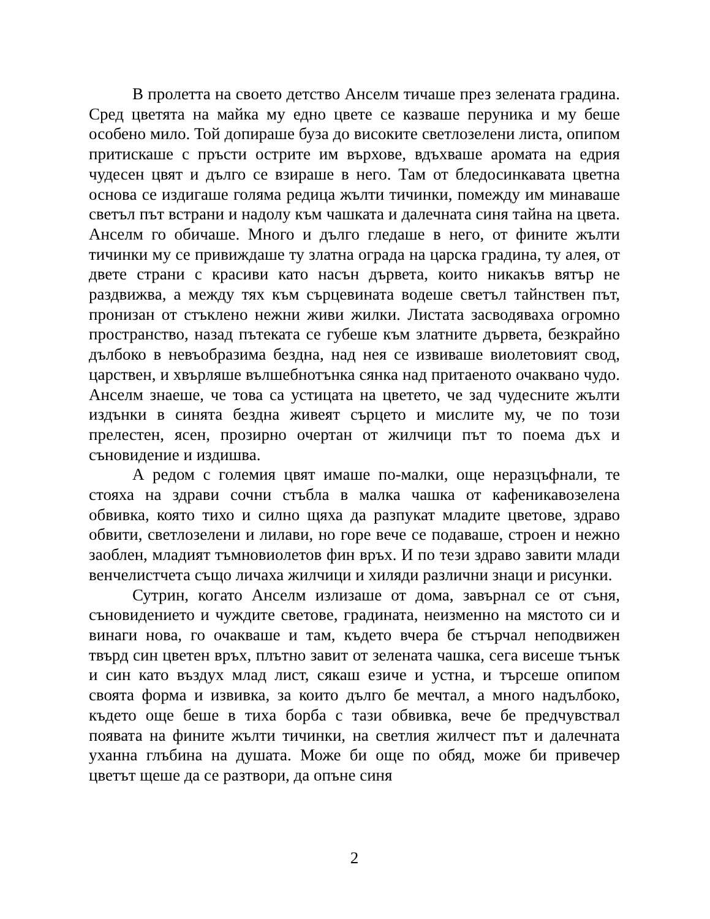В пролетта на своето детство Анселм тичаше през зелената градина. Сред цветята на майка му едно цвете се казваше перуника и му беше особено мило. Той допираше буза до високите светлозелени листа, опипом притискаше с пръсти острите им върхове, вдъхваше аромата на едрия чудесен цвят и дълго се взираше в него. Там от бледосинкавата цветна основа се издигаше голяма редица жълти тичинки, помежду им минаваше светъл път встрани и надолу към чашката и далечната синя тайна на цвета. Анселм го обичаше. Много и дълго гледаше в него, от фините жълти тичинки му се привиждаше ту златна ограда на царска градина, ту алея, от двете страни с красиви като насън дървета, които никакъв вятър не раздвижва, а между тях към сърцевината водеше светъл тайнствен път, пронизан от стъклено нежни живи жилки. Листата засводяваха огромно пространство, назад пътеката се губеше към златните дървета, безкрайно дълбоко в невъобразима бездна, над нея се извиваше виолетовият свод, царствен, и хвърляше вълшебнотънка сянка над притаеното очаквано чудо. Анселм знаеше, че това са устицата на цветето, че зад чудесните жълти издънки в синята бездна живеят сърцето и мислите му, че по този прелестен, ясен, прозирно очертан от жилчици път то поема дъх и съновидение и издишва.
А редом с големия цвят имаше по-малки, още неразцъфнали, те стояха на здрави сочни стъбла в малка чашка от кафеникавозелена обвивка, която тихо и силно щяха да разпукат младите цветове, здраво обвити, светлозелени и лилави, но горе вече се подаваше, строен и нежно заоблен, младият тъмновиолетов фин връх. И по тези здраво завити млади венчелистчета също личаха жилчици и хиляди различни знаци и рисунки.
Сутрин, когато Анселм излизаше от дома, завърнал се от съня, съновидението и чуждите светове, градината, неизменно на мястото си и винаги нова, го очакваше и там, където вчера бе стърчал неподвижен твърд син цветен връх, плътно завит от зелената чашка, сега висеше тънък и син като въздух млад лист, сякаш езиче и устна, и търсеше опипом своята форма и извивка, за които дълго бе мечтал, а много надълбоко, където още беше в тиха борба с тази обвивка, вече бе предчувствал появата на фините жълти тичинки, на светлия жилчест път и далечната уханна глъбина на душата. Може би още по обяд, може би привечер цветът щеше да се разтвори, да опъне синя
2